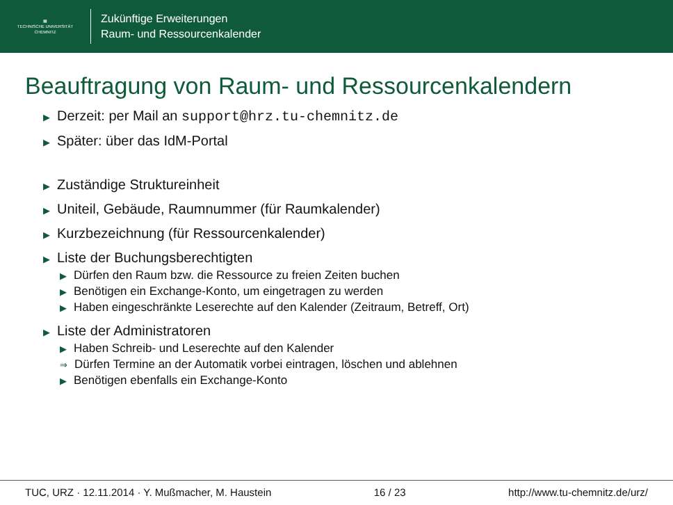▦
TECHNISCHE UNIVERSITÄT
CHEMNITZ
Zukünftige Erweiterungen
Raum- und Ressourcenkalender
Beauftragung von Raum- und Ressourcenkalendern
▶ Derzeit: per Mail an support@hrz.tu-chemnitz.de
▶ Später: über das IdM-Portal
▶ Zuständige Struktureinheit
▶ Uniteil, Gebäude, Raumnummer (für Raumkalender)
▶ Kurzbezeichnung (für Ressourcenkalender)
▶ Liste der Buchungsberechtigten
▶ Dürfen den Raum bzw. die Ressource zu freien Zeiten buchen
▶ Benötigen ein Exchange-Konto, um eingetragen zu werden
▶ Haben eingeschränkte Leserechte auf den Kalender (Zeitraum, Betreff, Ort)
▶ Liste der Administratoren
▶ Haben Schreib- und Leserechte auf den Kalender
⇒ Dürfen Termine an der Automatik vorbei eintragen, löschen und ablehnen
▶ Benötigen ebenfalls ein Exchange-Konto
TUC, URZ · 12.11.2014 · Y. Mußmacher, M. Haustein 16 / 23 http://www.tu-chemnitz.de/urz/